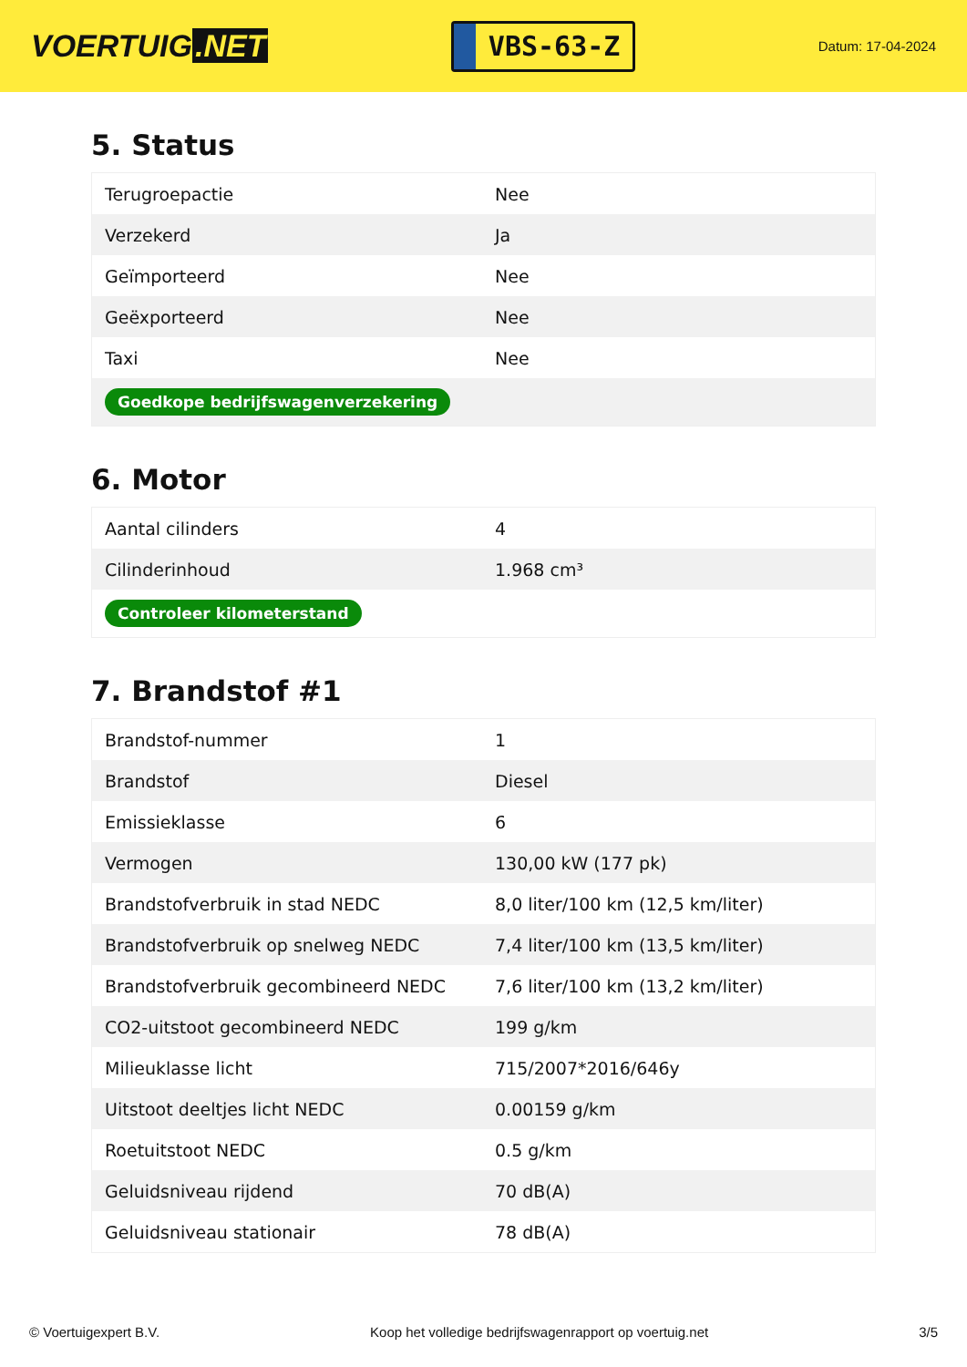VOERTUIG.NET
VBS-63-Z
Datum: 17-04-2024
5. Status
| Terugroepactie | Nee |
| Verzekerd | Ja |
| Geïmporteerd | Nee |
| Geëxporteerd | Nee |
| Taxi | Nee |
| Goedkope bedrijfswagenverzekering | |
6. Motor
| Aantal cilinders | 4 |
| Cilinderinhoud | 1.968 cm³ |
| Controleer kilometerstand | |
7. Brandstof #1
| Brandstof-nummer | 1 |
| Brandstof | Diesel |
| Emissieklasse | 6 |
| Vermogen | 130,00 kW (177 pk) |
| Brandstofverbruik in stad NEDC | 8,0 liter/100 km (12,5 km/liter) |
| Brandstofverbruik op snelweg NEDC | 7,4 liter/100 km (13,5 km/liter) |
| Brandstofverbruik gecombineerd NEDC | 7,6 liter/100 km (13,2 km/liter) |
| CO2-uitstoot gecombineerd NEDC | 199 g/km |
| Milieuklasse licht | 715/2007*2016/646y |
| Uitstoot deeltjes licht NEDC | 0.00159 g/km |
| Roetuitstoot NEDC | 0.5 g/km |
| Geluidsniveau rijdend | 70 dB(A) |
| Geluidsniveau stationair | 78 dB(A) |
© Voertuigexpert B.V. Koop het volledige bedrijfswagenrapport op voertuig.net 3/5